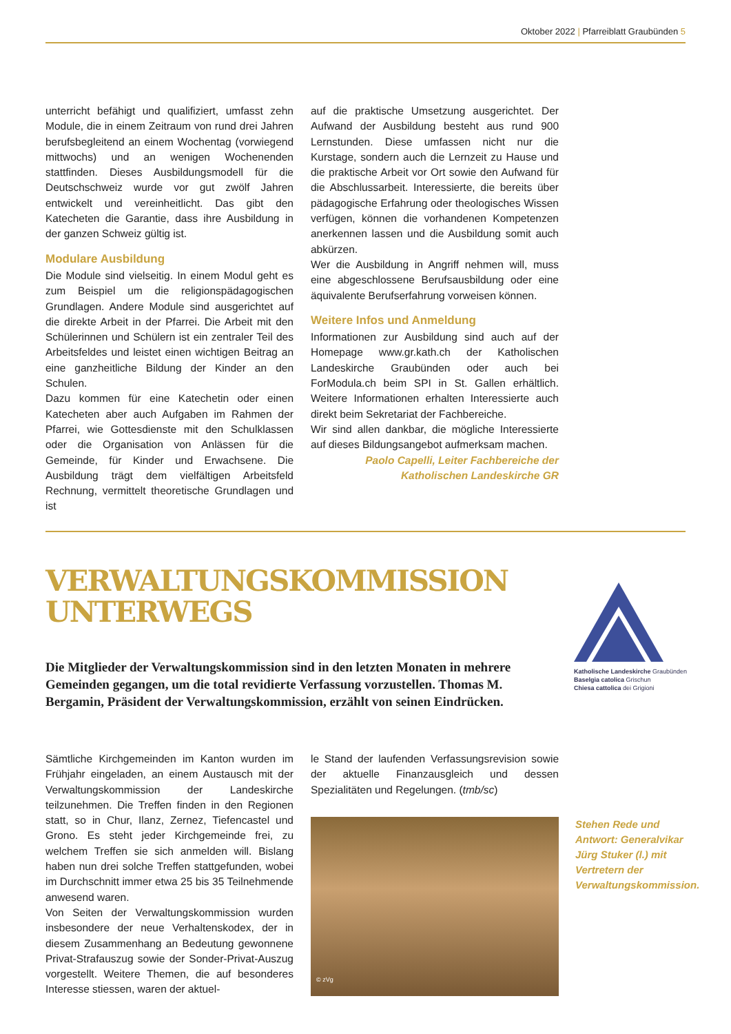Oktober 2022 | Pfarreiblatt Graubünden 5
unterricht befähigt und qualifiziert, umfasst zehn Module, die in einem Zeitraum von rund drei Jahren berufsbegleitend an einem Wochentag (vorwiegend mittwochs) und an wenigen Wochenenden stattfinden. Dieses Ausbildungsmodell für die Deutschschweiz wurde vor gut zwölf Jahren entwickelt und vereinheitlicht. Das gibt den Katecheten die Garantie, dass ihre Ausbildung in der ganzen Schweiz gültig ist.
Modulare Ausbildung
Die Module sind vielseitig. In einem Modul geht es zum Beispiel um die religionspädagogischen Grundlagen. Andere Module sind ausgerichtet auf die direkte Arbeit in der Pfarrei. Die Arbeit mit den Schülerinnen und Schülern ist ein zentraler Teil des Arbeitsfeldes und leistet einen wichtigen Beitrag an eine ganzheitliche Bildung der Kinder an den Schulen.
Dazu kommen für eine Katechetin oder einen Katecheten aber auch Aufgaben im Rahmen der Pfarrei, wie Gottesdienste mit den Schulklassen oder die Organisation von Anlässen für die Gemeinde, für Kinder und Erwachsene. Die Ausbildung trägt dem vielfältigen Arbeitsfeld Rechnung, vermittelt theoretische Grundlagen und ist
auf die praktische Umsetzung ausgerichtet. Der Aufwand der Ausbildung besteht aus rund 900 Lernstunden. Diese umfassen nicht nur die Kurstage, sondern auch die Lernzeit zu Hause und die praktische Arbeit vor Ort sowie den Aufwand für die Abschlussarbeit. Interessierte, die bereits über pädagogische Erfahrung oder theologisches Wissen verfügen, können die vorhandenen Kompetenzen anerkennen lassen und die Ausbildung somit auch abkürzen.
Wer die Ausbildung in Angriff nehmen will, muss eine abgeschlossene Berufsausbildung oder eine äquivalente Berufserfahrung vorweisen können.
Weitere Infos und Anmeldung
Informationen zur Ausbildung sind auch auf der Homepage www.gr.kath.ch der Katholischen Landeskirche Graubünden oder auch bei ForModula.ch beim SPI in St. Gallen erhältlich. Weitere Informationen erhalten Interessierte auch direkt beim Sekretariat der Fachbereiche.
Wir sind allen dankbar, die mögliche Interessierte auf dieses Bildungsangebot aufmerksam machen.
Paolo Capelli, Leiter Fachbereiche der Katholischen Landeskirche GR
VERWALTUNGSKOMMISSION
UNTERWEGS
Die Mitglieder der Verwaltungskommission sind in den letzten Monaten in mehrere Gemeinden gegangen, um die total revidierte Verfassung vorzustellen. Thomas M. Bergamin, Präsident der Verwaltungskommission, erzählt von seinen Eindrücken.
Katholische Landeskirche Graubünden
Baselgia catolica Grischun
Chiesa cattolica dei Grigioni
Sämtliche Kirchgemeinden im Kanton wurden im Frühjahr eingeladen, an einem Austausch mit der Verwaltungskommission der Landeskirche teilzunehmen. Die Treffen finden in den Regionen statt, so in Chur, Ilanz, Zernez, Tiefencastel und Grono. Es steht jeder Kirchgemeinde frei, zu welchem Treffen sie sich anmelden will. Bislang haben nun drei solche Treffen stattgefunden, wobei im Durchschnitt immer etwa 25 bis 35 Teilnehmende anwesend waren.
Von Seiten der Verwaltungskommission wurden insbesondere der neue Verhaltenskodex, der in diesem Zusammenhang an Bedeutung gewonnene Privat-Strafauszug sowie der Sonder-Privat-Auszug vorgestellt. Weitere Themen, die auf besonderes Interesse stiessen, waren der aktuel-
le Stand der laufenden Verfassungsrevision sowie der aktuelle Finanzausgleich und dessen Spezialitäten und Regelungen. (tmb/sc)
© zVg
Stehen Rede und Antwort: Generalvikar Jürg Stuker (l.) mit Vertretern der Verwaltungskommission.